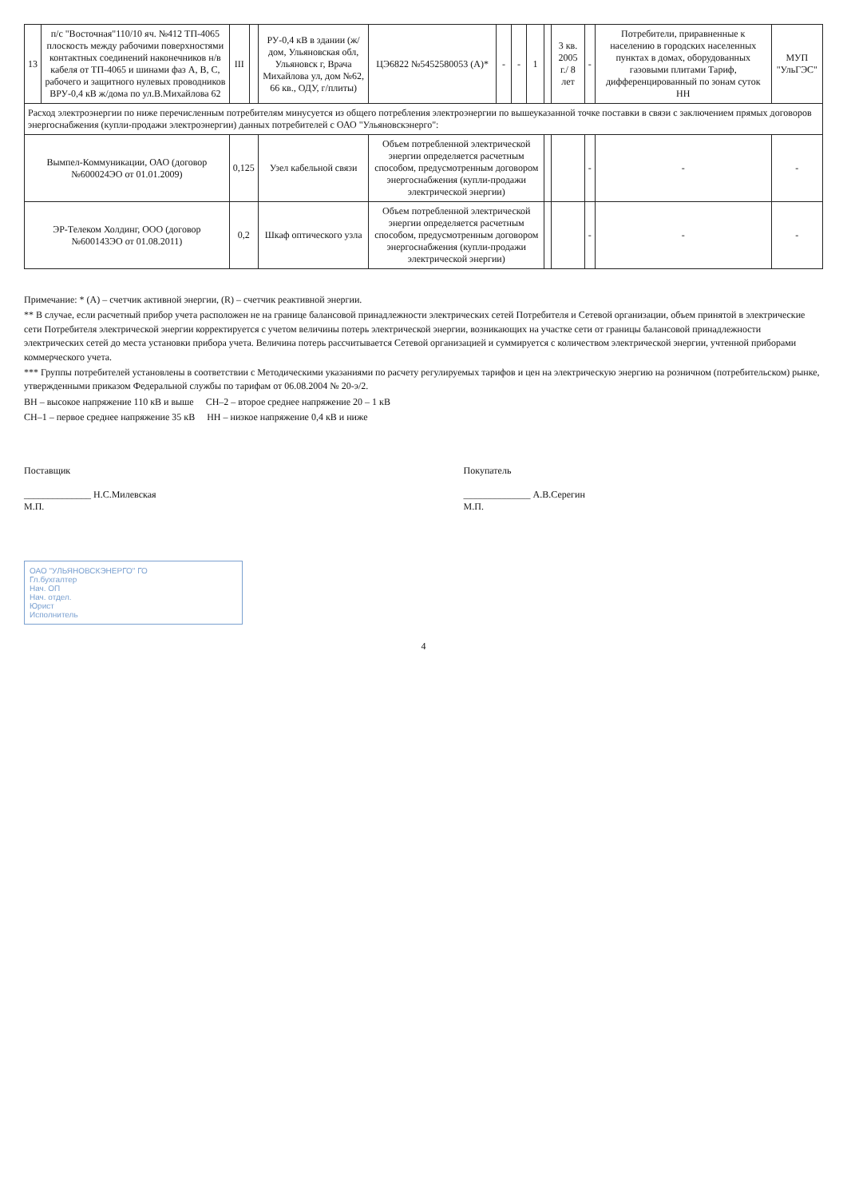| 13 | п/с "Восточная"110/10 яч. №412 ТП-4065 плоскость между рабочими поверхностями контактных соединений наконечников н/в кабеля от ТП-4065 и шинами фаз А, В, С, рабочего и защитного нулевых проводников ВРУ-0,4 кВ ж/дома по ул.В.Михайлова 62 | III | | РУ-0,4 кВ в здании (ж/дом, Ульяновская обл, Ульяновск г, Врача Михайлова ул, дом №62, 66 кв., ОДУ, г/плиты) | ЦЭ6822 №5452580053 (А)* | - | - | 1 | | 3 кв. 2005 г./ 8 лет | - | Потребители, приравненные к населению в городских населенных пунктах в домах, оборудованных газовыми плитами Тариф, дифференцированный по зонам суток НН | МУП "УльГЭС" |
| Расход электроэнергии по ниже перечисленным потребителям минусуется из общего потребления электроэнергии по вышеуказанной точке поставки в связи с заключением прямых договоров энергоснабжения (купли-продажи электроэнергии) данных потребителей с ОАО "Ульяновскэнерго": | | | | | | | | | | | | | |
| Вымпел-Коммуникации, ОАО (договор №600024ЭО от 01.01.2009) | | 0,125 | | Узел кабельной связи | Объем потребленной электрической энергии определяется расчетным способом, предусмотренным договором энергоснабжения (купли-продажи электрической энергии) | | | | | | - | - | - |
| ЭР-Телеком Холдинг, ООО (договор №600143ЭО от 01.08.2011) | | 0,2 | | Шкаф оптического узла | Объем потребленной электрической энергии определяется расчетным способом, предусмотренным договором энергоснабжения (купли-продажи электрической энергии) | | | | | | - | - | - |
Примечание: * (А) – счетчик активной энергии, (R) – счетчик реактивной энергии.
** В случае, если расчетный прибор учета расположен не на границе балансовой принадлежности электрических сетей Потребителя и Сетевой организации, объем принятой в электрические сети Потребителя электрической энергии корректируется с учетом величины потерь электрической энергии, возникающих на участке сети от границы балансовой принадлежности электрических сетей до места установки прибора учета. Величина потерь рассчитывается Сетевой организацией и суммируется с количеством электрической энергии, учтенной приборами коммерческого учета.
*** Группы потребителей установлены в соответствии с Методическими указаниями по расчету регулируемых тарифов и цен на электрическую энергию на розничном (потребительском) рынке, утвержденными приказом Федеральной службы по тарифам от 06.08.2004 № 20-э/2.
ВН – высокое напряжение 110 кВ и выше СН–2 – второе среднее напряжение 20 – 1 кВ
СН–1 – первое среднее напряжение 35 кВ НН – низкое напряжение 0,4 кВ и ниже
Поставщик
______________ Н.С.Милевская
М.П.
Покупатель
______________ А.В.Серегин
М.П.
ОАО "УЛЬЯНОВСКЭНЕРГО" ГО
Гл.бухгалтер
Нач. ОП
Нач. отдел.
Юрист
Исполнитель
4